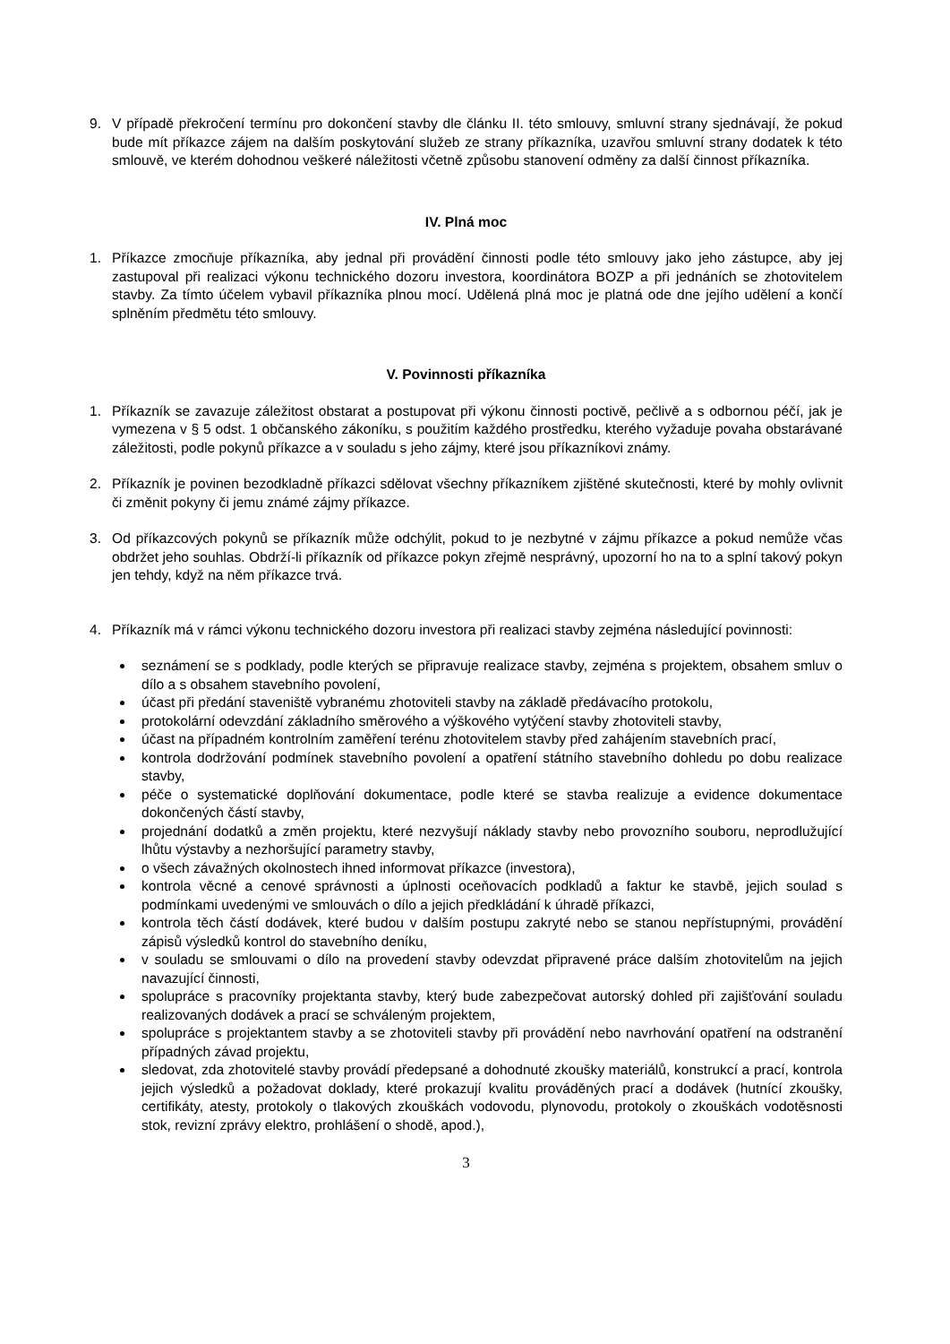9. V případě překročení termínu pro dokončení stavby dle článku II. této smlouvy, smluvní strany sjednávají, že pokud bude mít příkazce zájem na dalším poskytování služeb ze strany příkazníka, uzavřou smluvní strany dodatek k této smlouvě, ve kterém dohodnou veškeré náležitosti včetně způsobu stanovení odměny za další činnost příkazníka.
IV. Plná moc
1. Příkazce zmocňuje příkazníka, aby jednal při provádění činnosti podle této smlouvy jako jeho zástupce, aby jej zastupoval při realizaci výkonu technického dozoru investora, koordinátora BOZP a při jednáních se zhotovitelem stavby. Za tímto účelem vybavil příkazníka plnou mocí. Udělená plná moc je platná ode dne jejího udělení a končí splněním předmětu této smlouvy.
V. Povinnosti příkazníka
1. Příkazník se zavazuje záležitost obstarat a postupovat při výkonu činnosti poctivě, pečlivě a s odbornou péčí, jak je vymezena v § 5 odst. 1 občanského zákoníku, s použitím každého prostředku, kterého vyžaduje povaha obstarávané záležitosti, podle pokynů příkazce a v souladu s jeho zájmy, které jsou příkazníkovi známy.
2. Příkazník je povinen bezodkladně příkazci sdělovat všechny příkazníkem zjištěné skutečnosti, které by mohly ovlivnit či změnit pokyny či jemu známé zájmy příkazce.
3. Od příkazcových pokynů se příkazník může odchýlit, pokud to je nezbytné v zájmu příkazce a pokud nemůže včas obdržet jeho souhlas. Obdrží-li příkazník od příkazce pokyn zřejmě nesprávný, upozorní ho na to a splní takový pokyn jen tehdy, když na něm příkazce trvá.
4. Příkazník má v rámci výkonu technického dozoru investora při realizaci stavby zejména následující povinnosti:
seznámení se s podklady, podle kterých se připravuje realizace stavby, zejména s projektem, obsahem smluv o dílo a s obsahem stavebního povolení,
účast při předání staveniště vybranému zhotoviteli stavby na základě předávacího protokolu,
protokolární odevzdání základního směrového a výškového vytýčení stavby zhotoviteli stavby,
účast na případném kontrolním zaměření terénu zhotovitelem stavby před zahájením stavebních prací,
kontrola dodržování podmínek stavebního povolení a opatření státního stavebního dohledu po dobu realizace stavby,
péče o systematické doplňování dokumentace, podle které se stavba realizuje a evidence dokumentace dokončených částí stavby,
projednání dodatků a změn projektu, které nezvyšují náklady stavby nebo provozního souboru, neprodlužující lhůtu výstavby a nezhoršující parametry stavby,
o všech závažných okolnostech ihned informovat příkazce (investora),
kontrola věcné a cenové správnosti a úplnosti oceňovacích podkladů a faktur ke stavbě, jejich soulad s podmínkami uvedenými ve smlouvách o dílo a jejich předkládání k úhradě příkazci,
kontrola těch částí dodávek, které budou v dalším postupu zakryté nebo se stanou nepřístupnými, provádění zápisů výsledků kontrol do stavebního deníku,
v souladu se smlouvami o dílo na provedení stavby odevzdat připravené práce dalším zhotovitelům na jejich navazující činnosti,
spolupráce s pracovníky projektanta stavby, který bude zabezpečovat autorský dohled při zajišťování souladu realizovaných dodávek a prací se schváleným projektem,
spolupráce s projektantem stavby a se zhotoviteli stavby při provádění nebo navrhování opatření na odstranění případných závad projektu,
sledovat, zda zhotovitelé stavby provádí předepsané a dohodnuté zkoušky materiálů, konstrukcí a prací, kontrola jejich výsledků a požadovat doklady, které prokazují kvalitu prováděných prací a dodávek (hutnící zkoušky, certifikáty, atesty, protokoly o tlakových zkouškách vodovodu, plynovodu, protokoly o zkouškách vodotěsnosti stok, revizní zprávy elektro, prohlášení o shodě, apod.),
3